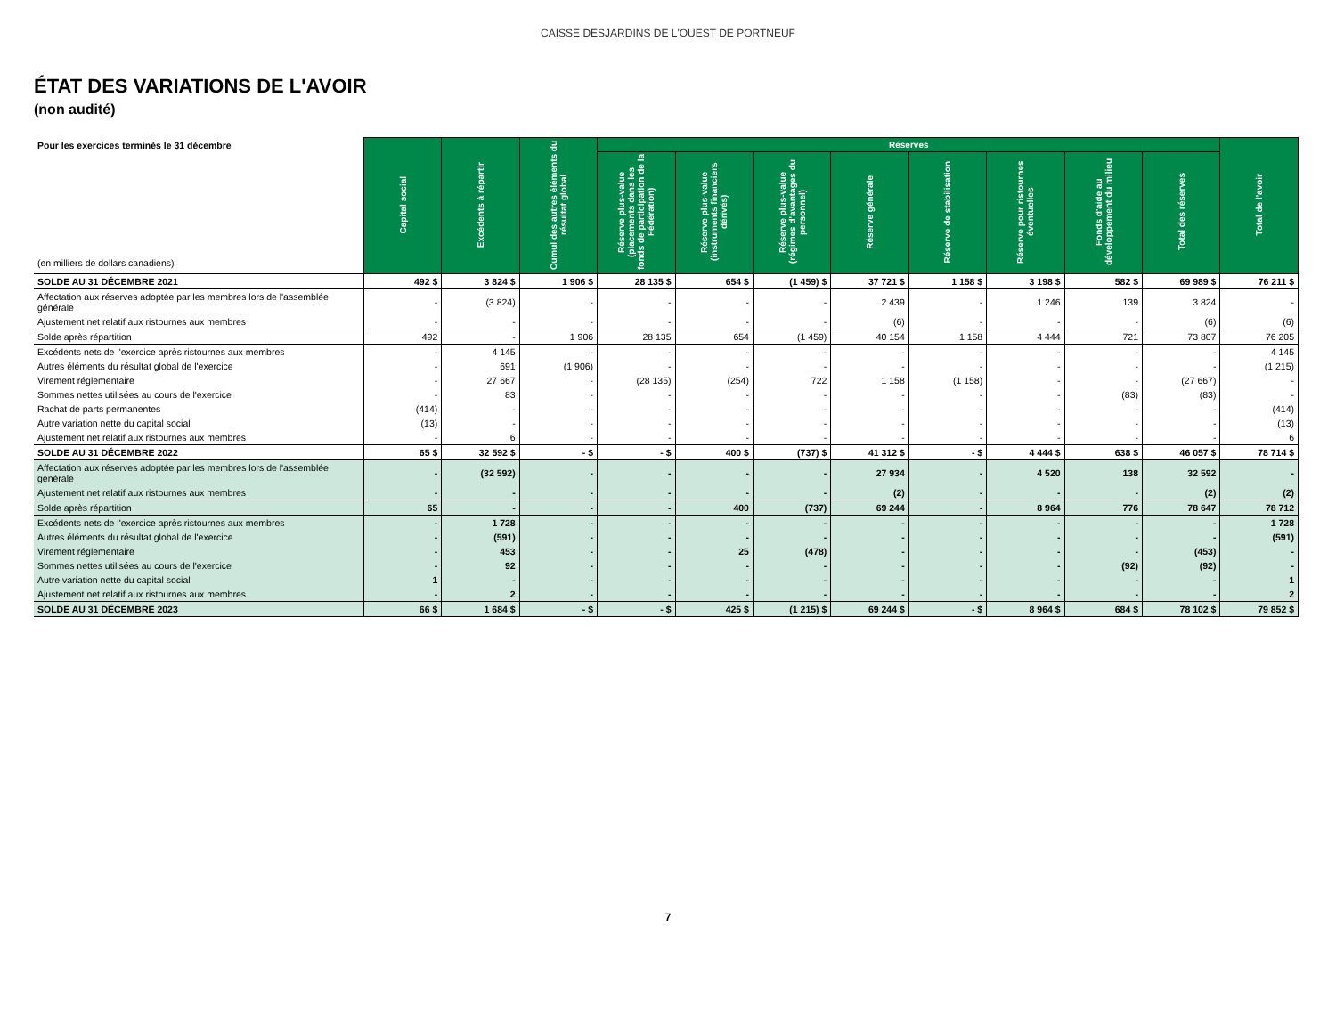CAISSE DESJARDINS DE L'OUEST DE PORTNEUF
ÉTAT DES VARIATIONS DE L'AVOIR
(non audité)
| Pour les exercices terminés le 31 décembre (en milliers de dollars canadiens) | Capital social | Excédents à répartir | Cumul des autres éléments du résultat global | Réserves | | | | | | | | Total de l'avoir |
| --- | --- | --- | --- | --- | --- | --- | --- | --- | --- | --- | --- | --- |
| | | | | Réserve plus-value (placements dans les fonds de participation de la Fédération) | Réserve plus-value (instruments financiers dérivés) | Réserve plus-value (régimes d'avantages du personnel) | Réserve générale | Réserve de stabilisation | Réserve pour ristournes éventuelles | Fonds d'aide au développement du milieu | Total des réserves | |
| SOLDE AU 31 DÉCEMBRE 2021 | 492 $ | 3 824 $ | 1 906 $ | 28 135 $ | 654 $ | (1 459) $ | 37 721 $ | 1 158 $ | 3 198 $ | 582 $ | 69 989 $ | 76 211 $ |
| Affectation aux réserves adoptée par les membres lors de l'assemblée générale | - | (3 824) | - | - | - | - | 2 439 | - | 1 246 | 139 | 3 824 | - |
| Ajustement net relatif aux ristournes aux membres | - | - | - | - | - | - | (6) | - | - | - | (6) | (6) |
| Solde après répartition | 492 | - | 1 906 | 28 135 | 654 | (1 459) | 40 154 | 1 158 | 4 444 | 721 | 73 807 | 76 205 |
| Excédents nets de l'exercice après ristournes aux membres | - | 4 145 | - | - | - | - | - | - | - | - | - | 4 145 |
| Autres éléments du résultat global de l'exercice | - | 691 | (1 906) | - | - | - | - | - | - | - | - | (1 215) |
| Virement réglementaire | - | 27 667 | - | (28 135) | (254) | 722 | 1 158 | (1 158) | - | - | (27 667) | - |
| Sommes nettes utilisées au cours de l'exercice | - | 83 | - | - | - | - | - | - | - | (83) | (83) | - |
| Rachat de parts permanentes | (414) | - | - | - | - | - | - | - | - | - | - | (414) |
| Autre variation nette du capital social | (13) | - | - | - | - | - | - | - | - | - | - | (13) |
| Ajustement net relatif aux ristournes aux membres | - | 6 | - | - | - | - | - | - | - | - | - | 6 |
| SOLDE AU 31 DÉCEMBRE 2022 | 65 $ | 32 592 $ | - $ | - $ | 400 $ | (737) $ | 41 312 $ | - $ | 4 444 $ | 638 $ | 46 057 $ | 78 714 $ |
| Affectation aux réserves adoptée par les membres lors de l'assemblée générale | - | (32 592) | - | - | - | - | 27 934 | - | 4 520 | 138 | 32 592 | - |
| Ajustement net relatif aux ristournes aux membres | - | - | - | - | - | - | (2) | - | - | - | (2) | (2) |
| Solde après répartition | 65 | - | - | - | 400 | (737) | 69 244 | - | 8 964 | 776 | 78 647 | 78 712 |
| Excédents nets de l'exercice après ristournes aux membres | - | 1 728 | - | - | - | - | - | - | - | - | - | 1 728 |
| Autres éléments du résultat global de l'exercice | - | (591) | - | - | - | - | - | - | - | - | - | (591) |
| Virement réglementaire | - | 453 | - | - | 25 | (478) | - | - | - | - | (453) | - |
| Sommes nettes utilisées au cours de l'exercice | - | 92 | - | - | - | - | - | - | - | (92) | (92) | - |
| Autre variation nette du capital social | 1 | - | - | - | - | - | - | - | - | - | - | 1 |
| Ajustement net relatif aux ristournes aux membres | - | 2 | - | - | - | - | - | - | - | - | - | 2 |
| SOLDE AU 31 DÉCEMBRE 2023 | 66 $ | 1 684 $ | - $ | - $ | 425 $ | (1 215) $ | 69 244 $ | - $ | 8 964 $ | 684 $ | 78 102 $ | 79 852 $ |
7